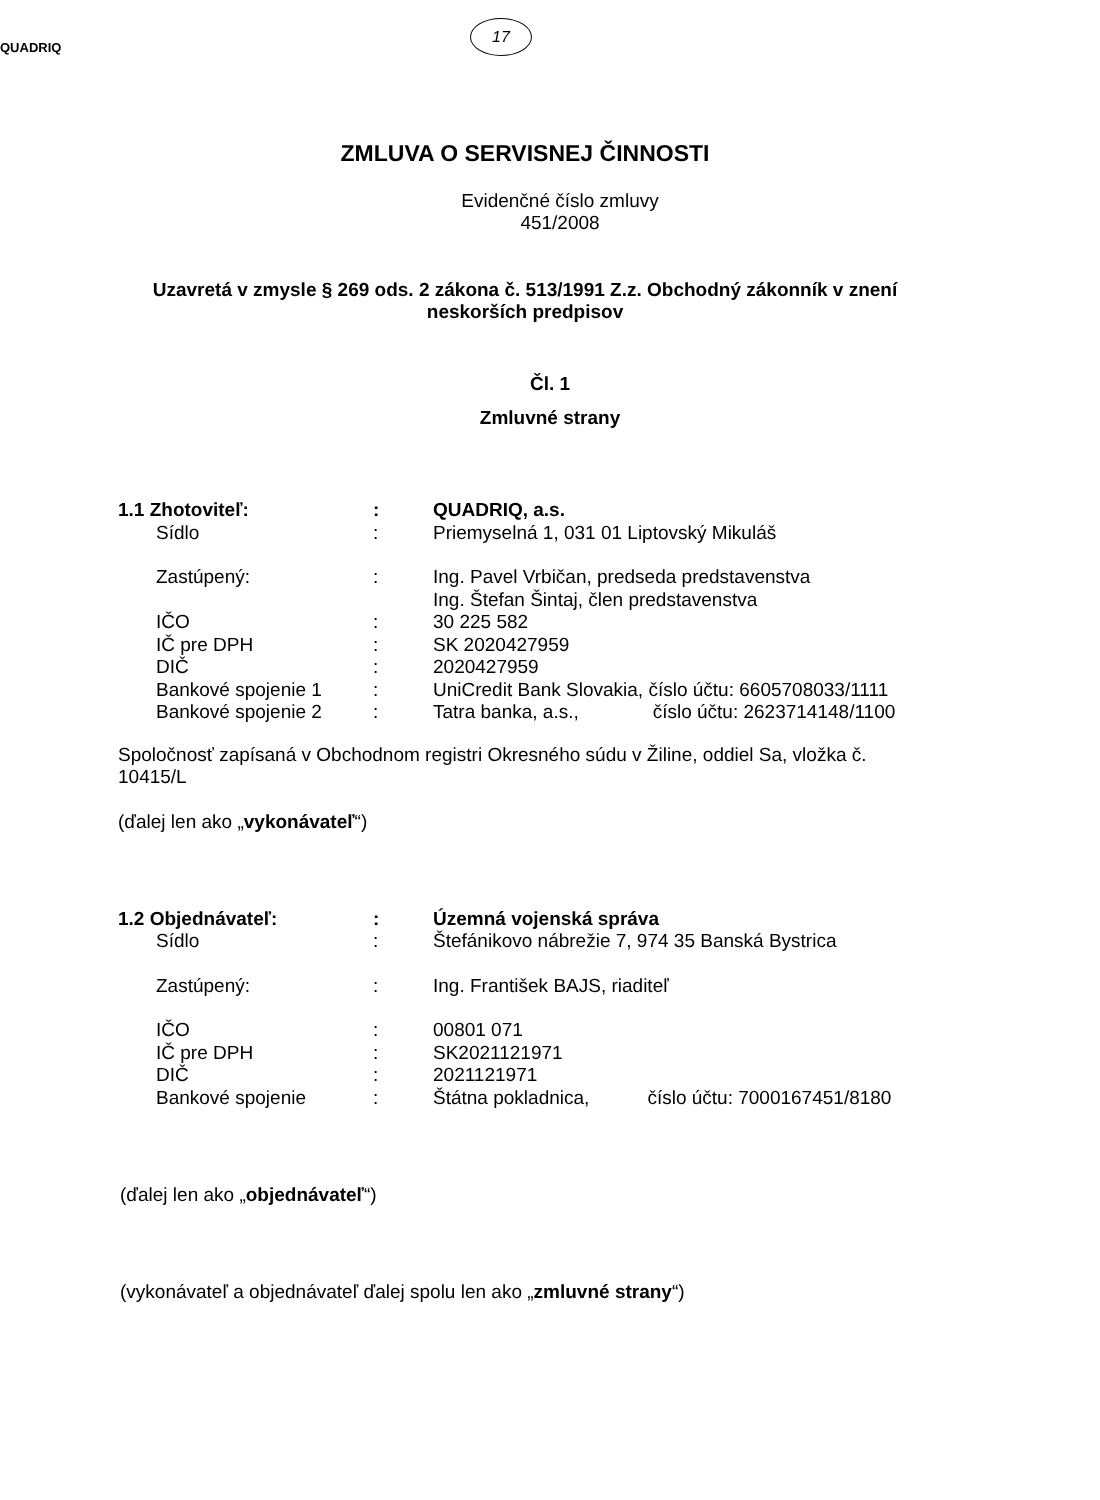QUADRIQ
17
ZMLUVA O SERVISNEJ ČINNOSTI
Evidenčné číslo zmluvy
451/2008
Uzavretá v zmysle § 269 ods. 2 zákona č. 513/1991 Z.z. Obchodný zákonník v znení
neskorších predpisov
Čl. 1
Zmluvné strany
| 1.1 Zhotoviteľ: | : | QUADRIQ, a.s. |
| Sídlo | : | Priemyselná 1, 031 01 Liptovský Mikuláš |
| Zastúpený: | : | Ing. Pavel Vrbičan, predseda predstavenstva Ing. Štefan Šintaj, člen predstavenstva |
| IČO | : | 30 225 582 |
| IČ pre DPH | : | SK 2020427959 |
| DIČ | : | 2020427959 |
| Bankové spojenie 1 | : | UniCredit Bank Slovakia, číslo účtu: 6605708033/1111 |
| Bankové spojenie 2 | : | Tatra banka, a.s., číslo účtu: 2623714148/1100 |
Spoločnosť zapísaná v Obchodnom registri Okresného súdu v Žiline, oddiel Sa, vložka č. 10415/L
(ďalej len ako „vykonávateľ“)
| 1.2 Objednávateľ: | : | Územná vojenská správa |
| Sídlo | : | Štefánikovo nábrežie 7, 974 35 Banská Bystrica |
| Zastúpený: | : | Ing. František BAJS, riaditeľ |
| IČO | : | 00801 071 |
| IČ pre DPH | : | SK2021121971 |
| DIČ | : | 2021121971 |
| Bankové spojenie | : | Štátna pokladnica, číslo účtu: 7000167451/8180 |
(ďalej len ako „objednávateľ“)
(vykonávateľ a objednávateľ ďalej spolu len ako „zmluvné strany“)